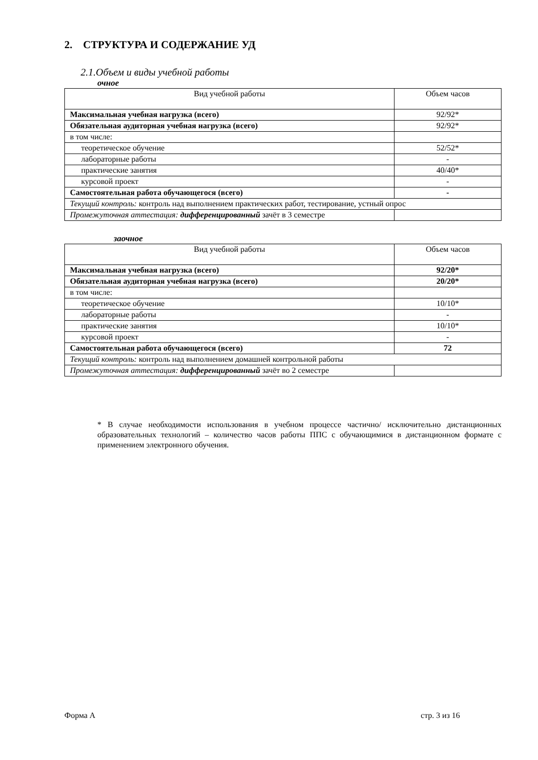2. СТРУКТУРА И СОДЕРЖАНИЕ УД
2.1.Объем и виды учебной работы
очное
| Вид учебной работы | Объем часов |
| Максимальная учебная нагрузка (всего) | 92/92* |
| Обязательная аудиторная учебная нагрузка (всего) | 92/92* |
| в том числе: | |
| теоретическое обучение | 52/52* |
| лабораторные работы | - |
| практические занятия | 40/40* |
| курсовой проект | - |
| Самостоятельная работа обучающегося (всего) | - |
| Текущий контроль: контроль над выполнением практических работ, тестирование, устный опрос | |
| Промежуточная аттестация: дифференцированный зачёт в 3 семестре | |
заочное
| Вид учебной работы | Объем часов |
| Максимальная учебная нагрузка (всего) | 92/20* |
| Обязательная аудиторная учебная нагрузка (всего) | 20/20* |
| в том числе: | |
| теоретическое обучение | 10/10* |
| лабораторные работы | - |
| практические занятия | 10/10* |
| курсовой проект | - |
| Самостоятельная работа обучающегося (всего) | 72 |
| Текущий контроль: контроль над выполнением домашней контрольной работы | |
| Промежуточная аттестация: дифференцированный зачёт во 2 семестре | |
* В случае необходимости использования в учебном процессе частично/ исключительно дистанционных образовательных технологий – количество часов работы ППС с обучающимися в дистанционном формате с применением электронного обучения.
Форма А стр. 3 из 16